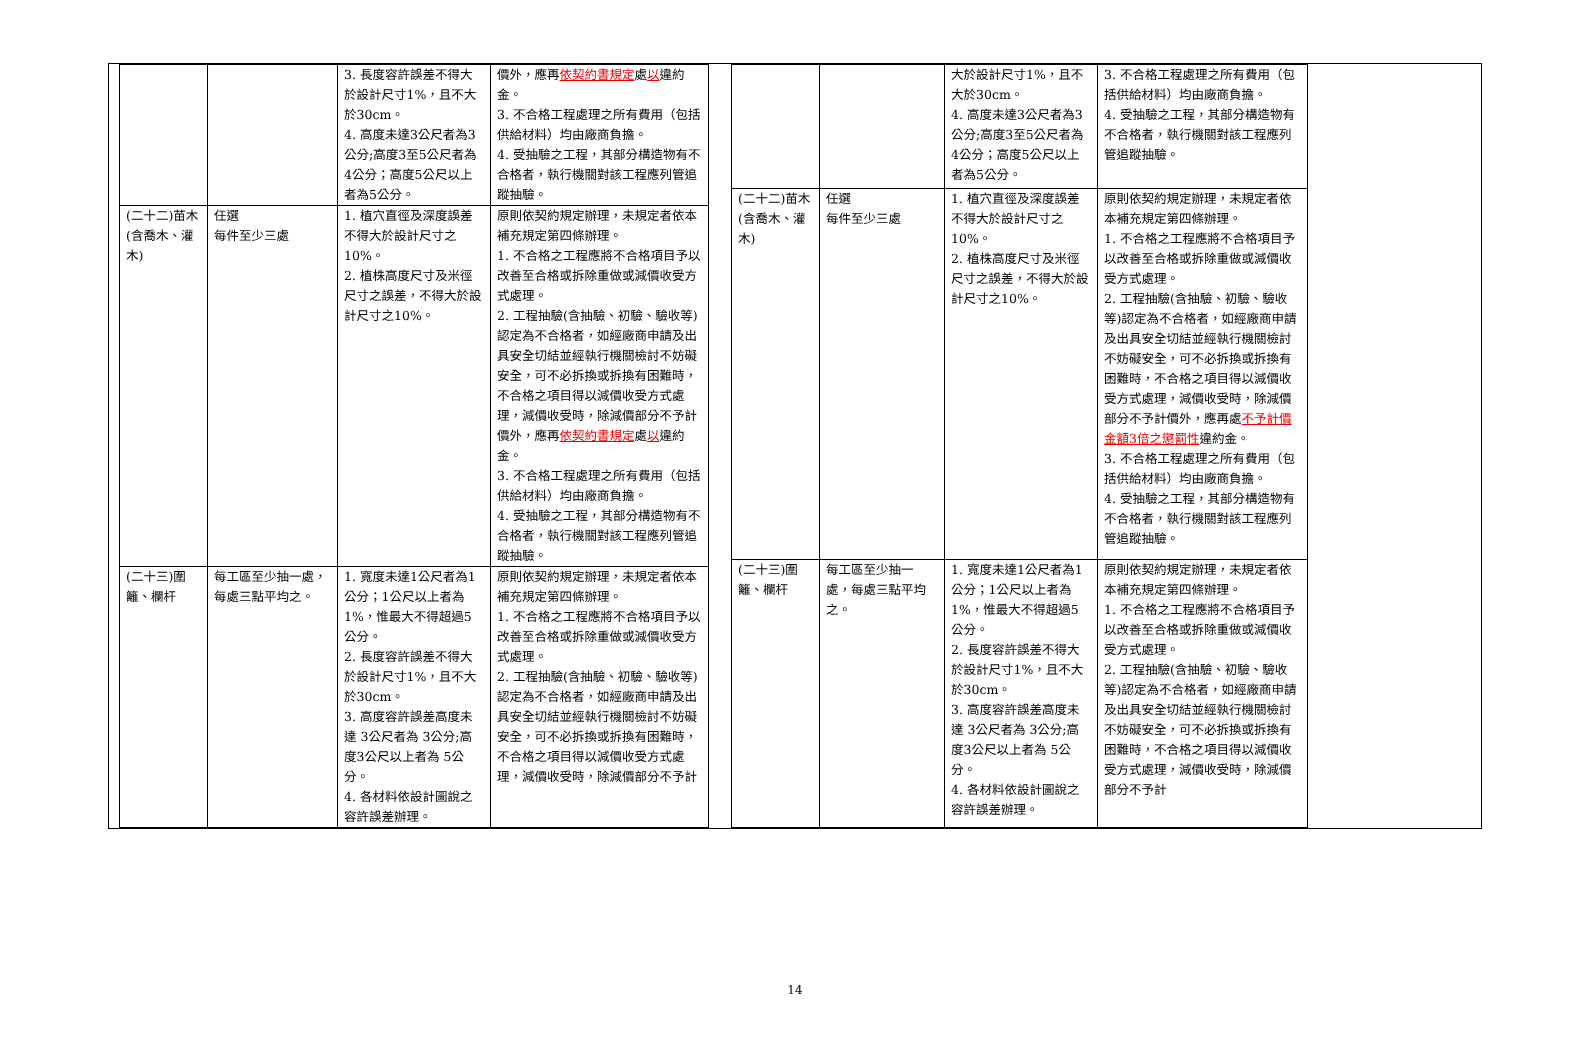| | | 3. 長度容許誤差不得大於設計尺寸1%，且不大於30cm。 4. 高度未達3公尺者為3公分;高度3至5公尺者為4公分；高度5公尺以上者為5公分。 | 價外，應再 依契約書規定 處 以 違約金。 3. 不合格工程處理之所有費用（包括供給材料）均由廠商負擔。 4. 受抽驗之工程，其部分構造物有不合格者，執行機關對該工程應列管追蹤抽驗。 |
| (二十二)苗木(含喬木、灌木) | 任選 每件至少三處 | 1. 植穴直徑及深度誤差不得大於設計尺寸之10%。 2. 植株高度尺寸及米徑尺寸之誤差，不得大於設計尺寸之10%。 | 原則依契約規定辦理，未規定者依本補充規定第四條辦理。 1. 不合格之工程應將不合格項目予以改善至合格或拆除重做或減價收受方式處理。 2. 工程抽驗(含抽驗、初驗、驗收等)認定為不合格者，如經廠商申請及出具安全切結並經執行機關檢討不妨礙安全，可不必拆換或拆換有困難時，不合格之項目得以減價收受方式處理，減價收受時，除減價部分不予計價外，應再 依契約書規定 處 以 違約金。 3. 不合格工程處理之所有費用（包括供給材料）均由廠商負擔。 4. 受抽驗之工程，其部分構造物有不合格者，執行機關對該工程應列管追蹤抽驗。 |
| (二十三)圍籬、欄杆 | 每工區至少抽一處，每處三點平均之。 | 1. 寬度未達1公尺者為1公分；1公尺以上者為1%，惟最大不得超過5公分。 2. 長度容許誤差不得大於設計尺寸1%，且不大於30cm。 3. 高度容許誤差高度未達 3公尺者為 3公分;高度3公尺以上者為 5公分。 4. 各材料依設計圖說之容許誤差辦理。 | 原則依契約規定辦理，未規定者依本補充規定第四條辦理。 1. 不合格之工程應將不合格項目予以改善至合格或拆除重做或減價收受方式處理。 2. 工程抽驗(含抽驗、初驗、驗收等)認定為不合格者，如經廠商申請及出具安全切結並經執行機關檢討不妨礙安全，可不必拆換或拆換有困難時，不合格之項目得以減價收受方式處理，減價收受時，除減價部分不予計 |
| | | 大於設計尺寸1%，且不大於30cm。 4. 高度未達3公尺者為3公分;高度3至5公尺者為4公分；高度5公尺以上者為5公分。 | 3. 不合格工程處理之所有費用（包括供給材料）均由廠商負擔。 4. 受抽驗之工程，其部分構造物有不合格者，執行機關對該工程應列管追蹤抽驗。 |
| (二十二)苗木(含喬木、灌木) | 任選 每件至少三處 | 1. 植穴直徑及深度誤差不得大於設計尺寸之10%。 2. 植株高度尺寸及米徑尺寸之誤差，不得大於設計尺寸之10%。 | 原則依契約規定辦理，未規定者依本補充規定第四條辦理。 1. 不合格之工程應將不合格項目予以改善至合格或拆除重做或減價收受方式處理。 2. 工程抽驗(含抽驗、初驗、驗收等)認定為不合格者，如經廠商申請及出具安全切結並經執行機關檢討不妨礙安全，可不必拆換或拆換有困難時，不合格之項目得以減價收受方式處理，減價收受時，除減價部分不予計價外，應再處 不予計價金額3倍之懲罰性 違約金。 3. 不合格工程處理之所有費用（包括供給材料）均由廠商負擔。 4. 受抽驗之工程，其部分構造物有不合格者，執行機關對該工程應列管追蹤抽驗。 |
| (二十三)圍籬、欄杆 | 每工區至少抽一處，每處三點平均之。 | 1. 寬度未達1公尺者為1公分；1公尺以上者為1%，惟最大不得超過5公分。 2. 長度容許誤差不得大於設計尺寸1%，且不大於30cm。 3. 高度容許誤差高度未達 3公尺者為 3公分;高度3公尺以上者為 5公分。 4. 各材料依設計圖說之容許誤差辦理。 | 原則依契約規定辦理，未規定者依本補充規定第四條辦理。 1. 不合格之工程應將不合格項目予以改善至合格或拆除重做或減價收受方式處理。 2. 工程抽驗(含抽驗、初驗、驗收等)認定為不合格者，如經廠商申請及出具安全切結並經執行機關檢討不妨礙安全，可不必拆換或拆換有困難時，不合格之項目得以減價收受方式處理，減價收受時，除減價部分不予計 |
14